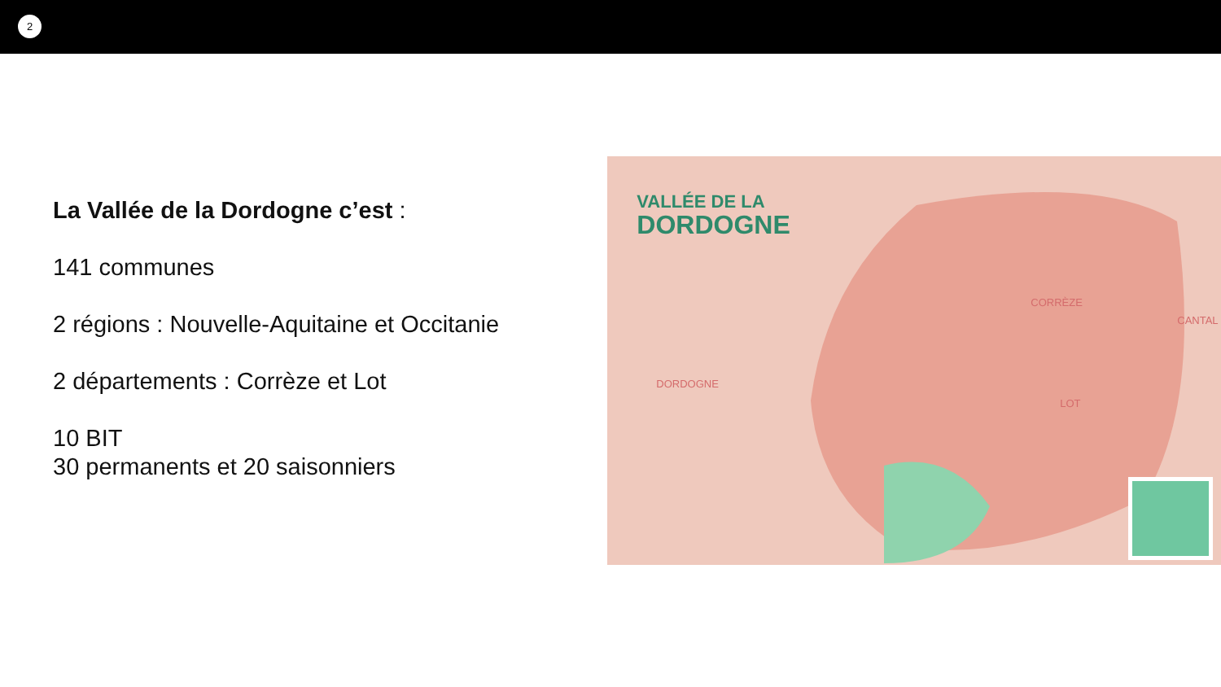2
La Vallée de la Dordogne c’est :
141 communes
2 régions : Nouvelle-Aquitaine et Occitanie
2 départements : Corrèze et Lot
10 BIT
30 permanents et 20 saisonniers
VALLÉE DE LA
DORDOGNE
DORDOGNE
CORRÈZE
CANTAL
LOT